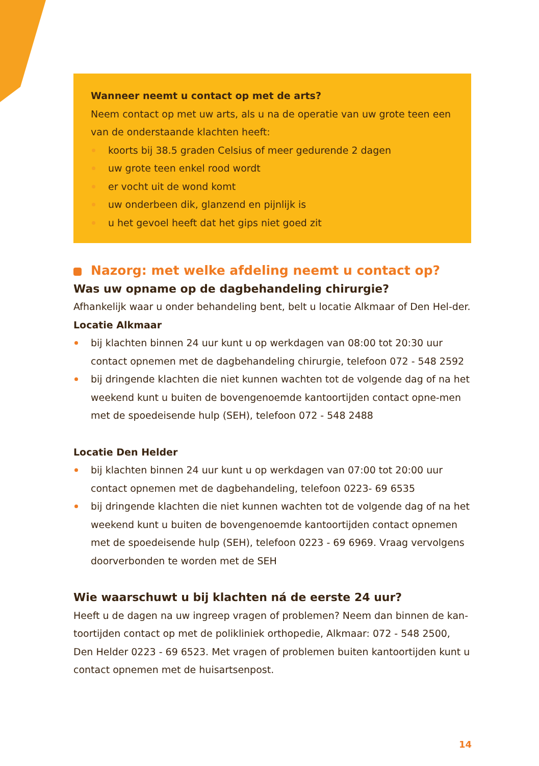Wanneer neemt u contact op met de arts?
Neem contact op met uw arts, als u na de operatie van uw grote teen een van de onderstaande klachten heeft:
koorts bij 38.5 graden Celsius of meer gedurende 2 dagen
uw grote teen enkel rood wordt
er vocht uit de wond komt
uw onderbeen dik, glanzend en pijnlijk is
u het gevoel heeft dat het gips niet goed zit
Nazorg: met welke afdeling neemt u contact op?
Was uw opname op de dagbehandeling chirurgie?
Afhankelijk waar u onder behandeling bent, belt u locatie Alkmaar of Den Hel-der.
Locatie Alkmaar
bij klachten binnen 24 uur kunt u op werkdagen van 08:00 tot 20:30 uur contact opnemen met de dagbehandeling chirurgie, telefoon 072 - 548 2592
bij dringende klachten die niet kunnen wachten tot de volgende dag of na het weekend kunt u buiten de bovengenoemde kantoortijden contact opne-men met de spoedeisende hulp (SEH), telefoon 072 - 548 2488
Locatie Den Helder
bij klachten binnen 24 uur kunt u op werkdagen van 07:00 tot 20:00 uur contact opnemen met de dagbehandeling, telefoon 0223- 69 6535
bij dringende klachten die niet kunnen wachten tot de volgende dag of na het weekend kunt u buiten de bovengenoemde kantoortijden contact opnemen met de spoedeisende hulp (SEH), telefoon 0223 - 69 6969. Vraag vervolgens doorverbonden te worden met de SEH
Wie waarschuwt u bij klachten ná de eerste 24 uur?
Heeft u de dagen na uw ingreep vragen of problemen? Neem dan binnen de kan-toortijden contact op met de polikliniek orthopedie, Alkmaar: 072 - 548 2500, Den Helder 0223 - 69 6523. Met vragen of problemen buiten kantoortijden kunt u contact opnemen met de huisartsenpost.
14